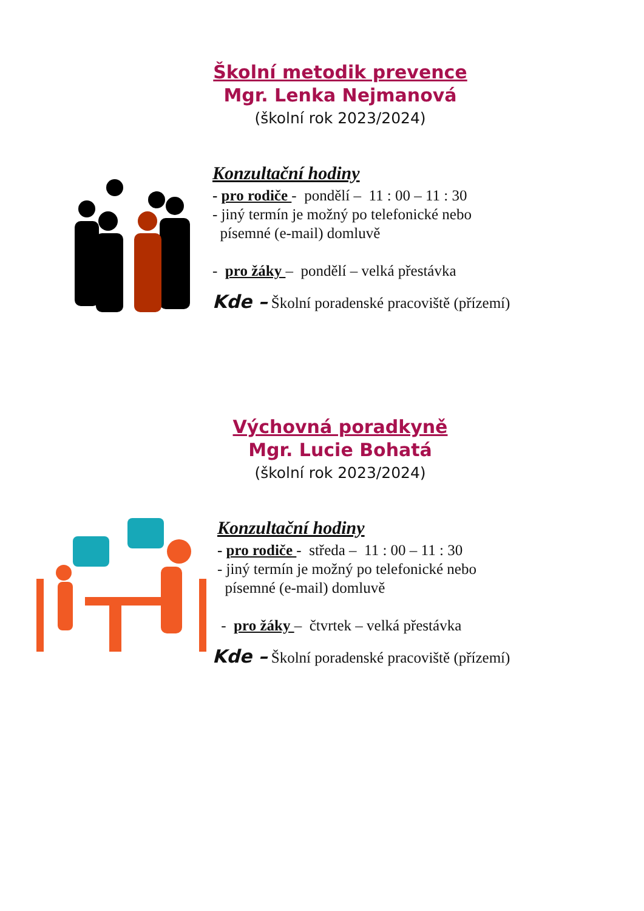Školní metodik prevence
Mgr. Lenka Nejmanová
(školní rok 2023/2024)
Konzultační hodiny
- pro rodiče - pondělí – 11 : 00 – 11 : 30
- jiný termín je možný po telefonické nebo
písemné (e-mail) domluvě
- pro žáky – pondělí – velká přestávka
Kde – Školní poradenské pracoviště (přízemí)
Výchovná poradkyně
Mgr. Lucie Bohatá
(školní rok 2023/2024)
Konzultační hodiny
- pro rodiče - středa – 11 : 00 – 11 : 30
- jiný termín je možný po telefonické nebo
písemné (e-mail) domluvě
- pro žáky – čtvrtek – velká přestávka
Kde – Školní poradenské pracoviště (přízemí)